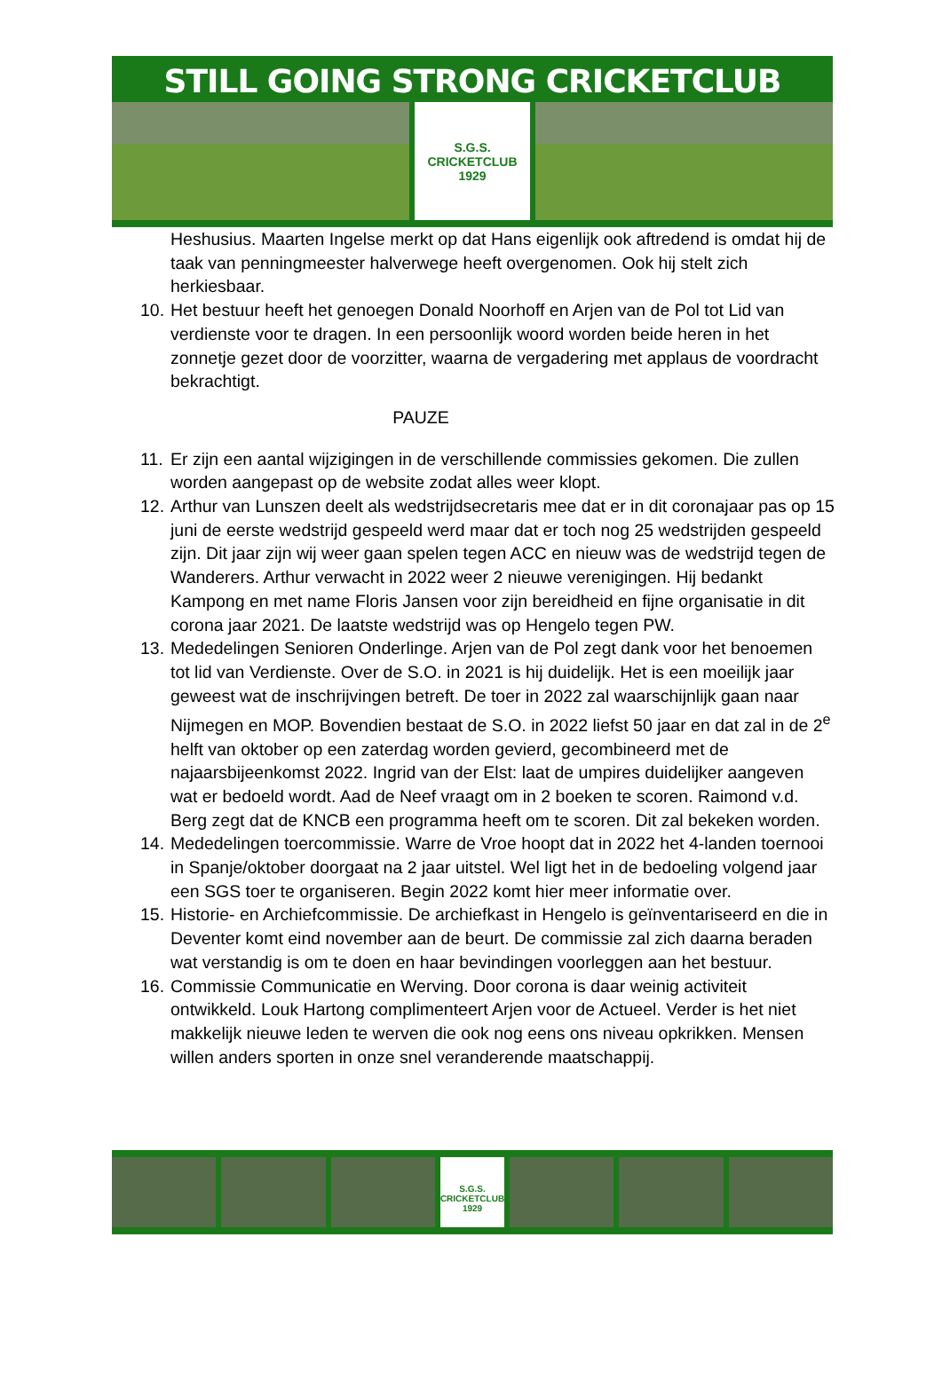STILL GOING STRONG CRICKETCLUB
S.G.S.
CRICKETCLUB
1929
Heshusius. Maarten Ingelse merkt op dat Hans eigenlijk ook aftredend is omdat hij de taak van penningmeester halverwege heeft overgenomen. Ook hij stelt zich herkiesbaar.
10. Het bestuur heeft het genoegen Donald Noorhoff en Arjen van de Pol tot Lid van verdienste voor te dragen. In een persoonlijk woord worden beide heren in het zonnetje gezet door de voorzitter, waarna de vergadering met applaus de voordracht bekrachtigt.
PAUZE
11. Er zijn een aantal wijzigingen in de verschillende commissies gekomen. Die zullen worden aangepast op de website zodat alles weer klopt.
12. Arthur van Lunszen deelt als wedstrijdsecretaris mee dat er in dit coronajaar pas op 15 juni de eerste wedstrijd gespeeld werd maar dat er toch nog 25 wedstrijden gespeeld zijn. Dit jaar zijn wij weer gaan spelen tegen ACC en nieuw was de wedstrijd tegen de Wanderers. Arthur verwacht in 2022 weer 2 nieuwe verenigingen. Hij bedankt Kampong en met name Floris Jansen voor zijn bereidheid en fijne organisatie in dit corona jaar 2021. De laatste wedstrijd was op Hengelo tegen PW.
13. Mededelingen Senioren Onderlinge. Arjen van de Pol zegt dank voor het benoemen tot lid van Verdienste. Over de S.O. in 2021 is hij duidelijk. Het is een moeilijk jaar geweest wat de inschrijvingen betreft. De toer in 2022 zal waarschijnlijk gaan naar Nijmegen en MOP. Bovendien bestaat de S.O. in 2022 liefst 50 jaar en dat zal in de 2<sup>e</sup> helft van oktober op een zaterdag worden gevierd, gecombineerd met de najaarsbijeenkomst 2022. Ingrid van der Elst: laat de umpires duidelijker aangeven wat er bedoeld wordt. Aad de Neef vraagt om in 2 boeken te scoren. Raimond v.d. Berg zegt dat de KNCB een programma heeft om te scoren. Dit zal bekeken worden.
14. Mededelingen toercommissie. Warre de Vroe hoopt dat in 2022 het 4-landen toernooi in Spanje/oktober doorgaat na 2 jaar uitstel. Wel ligt het in de bedoeling volgend jaar een SGS toer te organiseren. Begin 2022 komt hier meer informatie over.
15. Historie- en Archiefcommissie. De archiefkast in Hengelo is geïnventariseerd en die in Deventer komt eind november aan de beurt. De commissie zal zich daarna beraden wat verstandig is om te doen en haar bevindingen voorleggen aan het bestuur.
16. Commissie Communicatie en Werving. Door corona is daar weinig activiteit ontwikkeld. Louk Hartong complimenteert Arjen voor de Actueel. Verder is het niet makkelijk nieuwe leden te werven die ook nog eens ons niveau opkrikken. Mensen willen anders sporten in onze snel veranderende maatschappij.
S.G.S.
CRICKETCLUB
1929